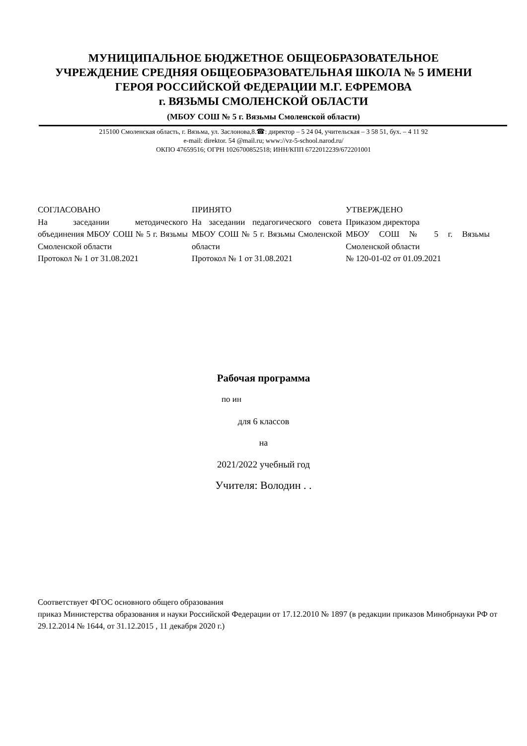МУНИЦИПАЛЬНОЕ БЮДЖЕТНОЕ ОБЩЕОБРАЗОВАТЕЛЬНОЕ
УЧРЕЖДЕНИЕ СРЕДНЯЯ ОБЩЕОБРАЗОВАТЕЛЬНАЯ ШКОЛА № 5 ИМЕНИ
ГЕРОЯ РОССИЙСКОЙ ФЕДЕРАЦИИ М.Г. ЕФРЕМОВА
г. ВЯЗЬМЫ СМОЛЕНСКОЙ ОБЛАСТИ
(МБОУ СОШ № 5 г. Вязьмы Смоленской области)
215100 Смоленская область, г. Вязьма, ул. Заслонова,8.☎: директор – 5 24 04, учительская – 3 58 51, бух. – 4 11 92
e-mail: direktor. 54 @mail.ru; www://vz-5-school.narod.ru/
ОКПО 47659516; ОГРН 1026700852518; ИНН/КПП 6722012239/672201001
| СОГЛАСОВАНО На заседании методического объединения МБОУ СОШ № 5 г. Вязьмы Смоленской области Протокол № 1 от 31.08.2021 | ПРИНЯТО На заседании педагогического совета МБОУ СОШ № 5 г. Вязьмы Смоленской области Протокол № 1 от 31.08.2021 | УТВЕРЖДЕНО Приказом директора МБОУ СОШ № 5 г. Вязьмы Смоленской области № 120-01-02 от 01.09.2021 |
Рабочая программа
по ин
для 6 классов
на
2021/2022 учебный год
Учителя: Володин . .
Соответствует ФГОС основного общего образования
приказ Министерства образования и науки Российской Федерации от 17.12.2010 № 1897 (в редакции приказов Минобрнауки РФ от 29.12.2014 № 1644, от 31.12.2015 , 11 декабря 2020 г.)